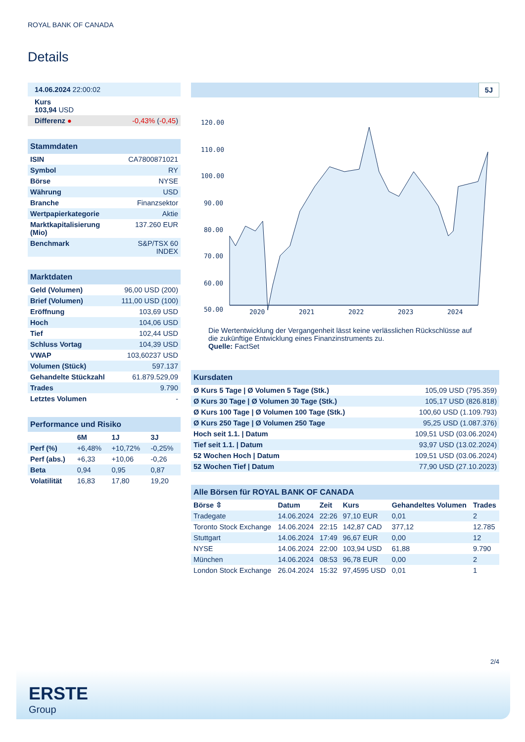ROYAL BANK OF CANADA
Details
| 14.06.2024 22:00:02 | |
| Kurs 103,94 USD | |
| Differenz ● | -0,43% ( -0,45 ) |
| Stammdaten | |
| ISIN | CA7800871021 |
| Symbol | RY |
| Börse | NYSE |
| Währung | USD |
| Branche | Finanzsektor |
| Wertpapierkategorie | Aktie |
| Marktkapitalisierung (Mio) | 137.260 EUR |
| Benchmark | S&P/TSX 60 INDEX |
| Marktdaten | |
| Geld (Volumen) | 96,00 USD (200) |
| Brief (Volumen) | 111,00 USD (100) |
| Eröffnung | 103,69 USD |
| Hoch | 104,06 USD |
| Tief | 102,44 USD |
| Schluss Vortag | 104,39 USD |
| VWAP | 103,60237 USD |
| Volumen (Stück) | 597.137 |
| Gehandelte Stückzahl | 61.879.529,09 |
| Trades | 9.790 |
| Letztes Volumen | - |
| Performance und Risiko | | | |
| | 6M | 1J | 3J |
| Perf (%) | +6,48% | +10,72% | -0,25% |
| Perf (abs.) | +6,33 | +10,06 | -0,26 |
| Beta | 0,94 | 0,95 | 0,87 |
| Volatilität | 16,83 | 17,80 | 19,20 |
5J
120.00
110.00
100.00
90.00
80.00
70.00
60.00
50.00
2020
2021
2022
2023
2024
Die Wertentwicklung der Vergangenheit lässt keine verlässlichen Rückschlüsse auf die zukünftige Entwicklung eines Finanzinstruments zu.
Quelle: FactSet
| Kursdaten | |
| Ø Kurs 5 Tage / Ø Volumen 5 Tage (Stk.) | 105,09 USD (795.359) |
| Ø Kurs 30 Tage / Ø Volumen 30 Tage (Stk.) | 105,17 USD (826.818) |
| Ø Kurs 100 Tage / Ø Volumen 100 Tage (Stk.) | 100,60 USD (1.109.793) |
| Ø Kurs 250 Tage / Ø Volumen 250 Tage | 95,25 USD (1.087.376) |
| Hoch seit 1.1. / Datum | 109,51 USD (03.06.2024) |
| Tief seit 1.1. / Datum | 93,97 USD (13.02.2024) |
| 52 Wochen Hoch / Datum | 109,51 USD (03.06.2024) |
| 52 Wochen Tief / Datum | 77,90 USD (27.10.2023) |
| Alle Börsen für ROYAL BANK OF CANADA | | | | | |
| Börse ⇳ | Datum | Zeit | Kurs | Gehandeltes Volumen | Trades |
| Tradegate | 14.06.2024 | 22:26 | 97,10 EUR | 0,01 | 2 |
| Toronto Stock Exchange | 14.06.2024 | 22:15 | 142,87 CAD | 377,12 | 12.785 |
| Stuttgart | 14.06.2024 | 17:49 | 96,67 EUR | 0,00 | 12 |
| NYSE | 14.06.2024 | 22:00 | 103,94 USD | 61,88 | 9.790 |
| München | 14.06.2024 | 08:53 | 96,78 EUR | 0,00 | 2 |
| London Stock Exchange | 26.04.2024 | 15:32 | 97,4595 USD | 0,01 | 1 |
2/4
ERSTE
Group